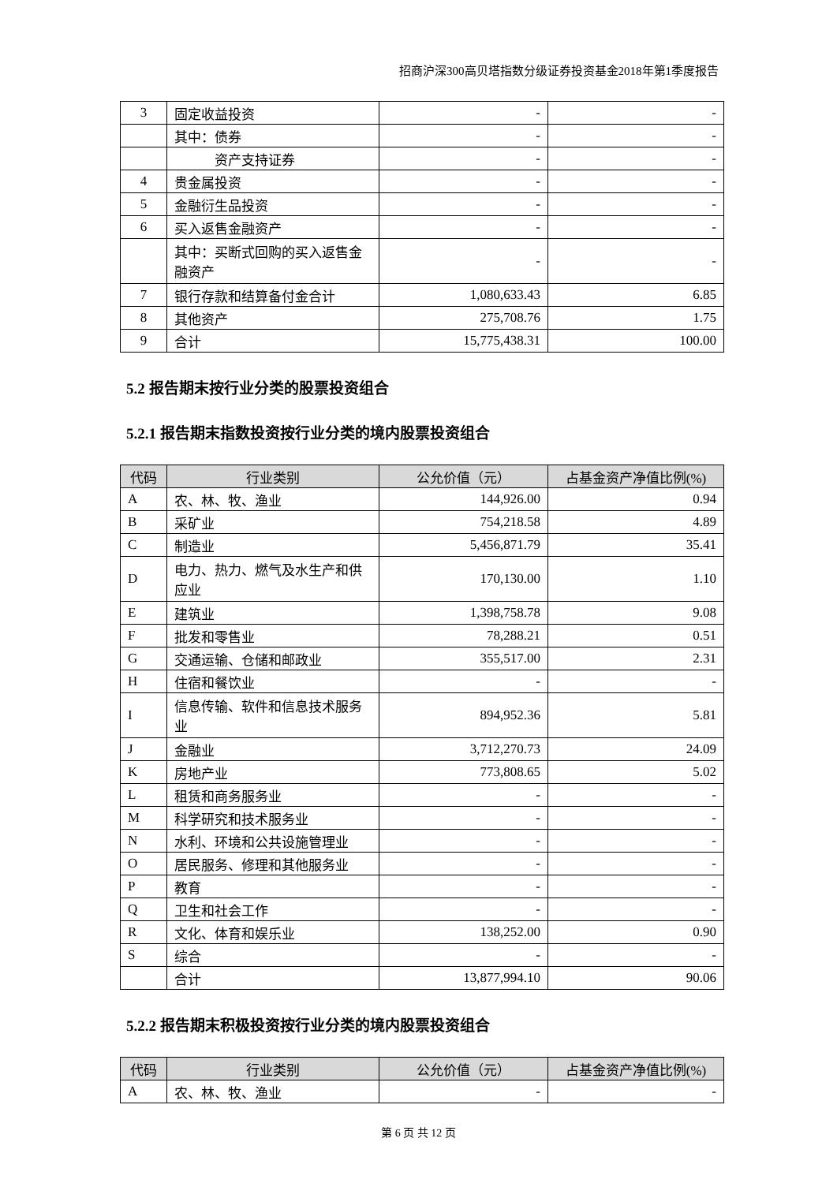招商沪深300高贝塔指数分级证券投资基金2018年第1季度报告
| 3 | 固定收益投资 | - | - |
| | 其中：债券 | - | - |
| | 资产支持证券 | - | - |
| 4 | 贵金属投资 | - | - |
| 5 | 金融衍生品投资 | - | - |
| 6 | 买入返售金融资产 | - | - |
| | 其中：买断式回购的买入返售金融资产 | - | - |
| 7 | 银行存款和结算备付金合计 | 1,080,633.43 | 6.85 |
| 8 | 其他资产 | 275,708.76 | 1.75 |
| 9 | 合计 | 15,775,438.31 | 100.00 |
5.2 报告期末按行业分类的股票投资组合
5.2.1 报告期末指数投资按行业分类的境内股票投资组合
| 代码 | 行业类别 | 公允价值（元） | 占基金资产净值比例(%) |
| --- | --- | --- | --- |
| A | 农、林、牧、渔业 | 144,926.00 | 0.94 |
| B | 采矿业 | 754,218.58 | 4.89 |
| C | 制造业 | 5,456,871.79 | 35.41 |
| D | 电力、热力、燃气及水生产和供应业 | 170,130.00 | 1.10 |
| E | 建筑业 | 1,398,758.78 | 9.08 |
| F | 批发和零售业 | 78,288.21 | 0.51 |
| G | 交通运输、仓储和邮政业 | 355,517.00 | 2.31 |
| H | 住宿和餐饮业 | - | - |
| I | 信息传输、软件和信息技术服务业 | 894,952.36 | 5.81 |
| J | 金融业 | 3,712,270.73 | 24.09 |
| K | 房地产业 | 773,808.65 | 5.02 |
| L | 租赁和商务服务业 | - | - |
| M | 科学研究和技术服务业 | - | - |
| N | 水利、环境和公共设施管理业 | - | - |
| O | 居民服务、修理和其他服务业 | - | - |
| P | 教育 | - | - |
| Q | 卫生和社会工作 | - | - |
| R | 文化、体育和娱乐业 | 138,252.00 | 0.90 |
| S | 综合 | - | - |
| | 合计 | 13,877,994.10 | 90.06 |
5.2.2 报告期末积极投资按行业分类的境内股票投资组合
| 代码 | 行业类别 | 公允价值（元） | 占基金资产净值比例(%) |
| --- | --- | --- | --- |
| A | 农、林、牧、渔业 | - | - |
第 6 页 共 12 页